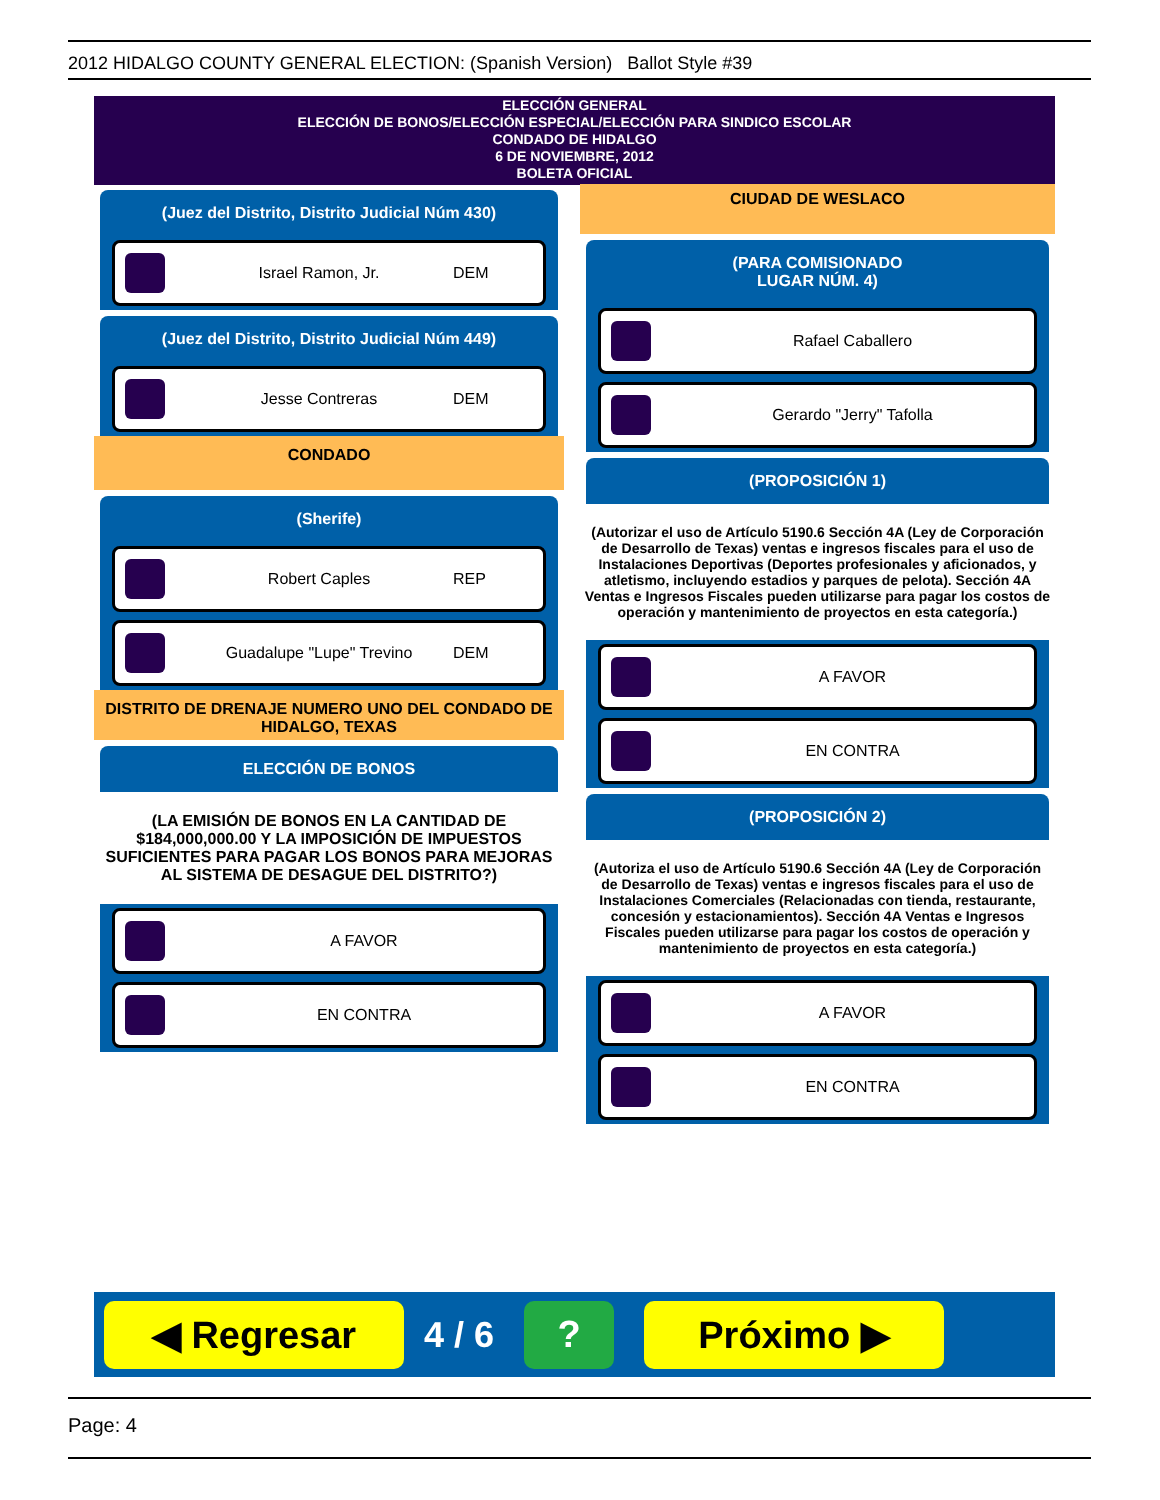2012 HIDALGO COUNTY GENERAL ELECTION: (Spanish Version) Ballot Style #39
ELECCIÓN GENERAL
ELECCIÓN DE BONOS/ELECCIÓN ESPECIAL/ELECCIÓN PARA SINDICO ESCOLAR
CONDADO DE HIDALGO
6 DE NOVIEMBRE, 2012
BOLETA OFICIAL
(Juez del Distrito, Distrito Judicial Núm 430)
Israel Ramon, Jr. DEM
(Juez del Distrito, Distrito Judicial Núm 449)
Jesse Contreras DEM
CONDADO
(Sherife)
Robert Caples REP
Guadalupe "Lupe" Trevino DEM
DISTRITO DE DRENAJE NUMERO UNO DEL CONDADO DE HIDALGO, TEXAS
ELECCIÓN DE BONOS
(LA EMISIÓN DE BONOS EN LA CANTIDAD DE $184,000,000.00 Y LA IMPOSICIÓN DE IMPUESTOS SUFICIENTES PARA PAGAR LOS BONOS PARA MEJORAS AL SISTEMA DE DESAGUE DEL DISTRITO?)
A FAVOR
EN CONTRA
CIUDAD DE WESLACO
(PARA COMISIONADO
LUGAR NÚM. 4)
Rafael Caballero
Gerardo "Jerry" Tafolla
(PROPOSICIÓN 1)
(Autorizar el uso de Artículo 5190.6 Sección 4A (Ley de Corporación de Desarrollo de Texas) ventas e ingresos fiscales para el uso de Instalaciones Deportivas (Deportes profesionales y aficionados, y atletismo, incluyendo estadios y parques de pelota). Sección 4A Ventas e Ingresos Fiscales pueden utilizarse para pagar los costos de operación y mantenimiento de proyectos en esta categoría.)
A FAVOR
EN CONTRA
(PROPOSICIÓN 2)
(Autoriza el uso de Artículo 5190.6 Sección 4A (Ley de Corporación de Desarrollo de Texas) ventas e ingresos fiscales para el uso de Instalaciones Comerciales (Relacionadas con tienda, restaurante, concesión y estacionamientos). Sección 4A Ventas e Ingresos Fiscales pueden utilizarse para pagar los costos de operación y mantenimiento de proyectos en esta categoría.)
A FAVOR
EN CONTRA
◀ Regresar
4 / 6
? Próximo ▶
Page: 4